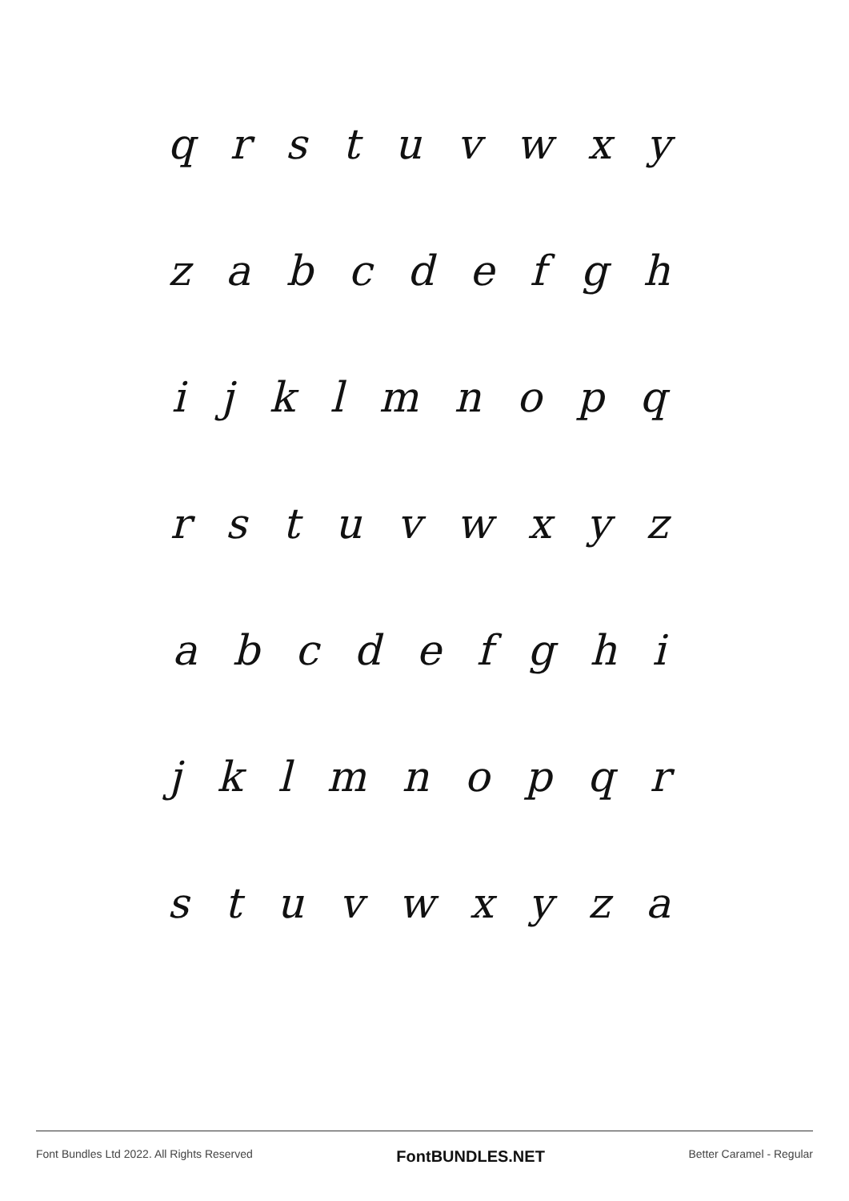q r s t u v w x y
z a b c d e f g h
i j k l m n o p q
r s t u v w x y z
a b c d e f g h i
j k l m n o p q r
s t u v w x y z a
Font Bundles Ltd 2022. All Rights Reserved FontBUNDLES.NET Better Caramel - Regular